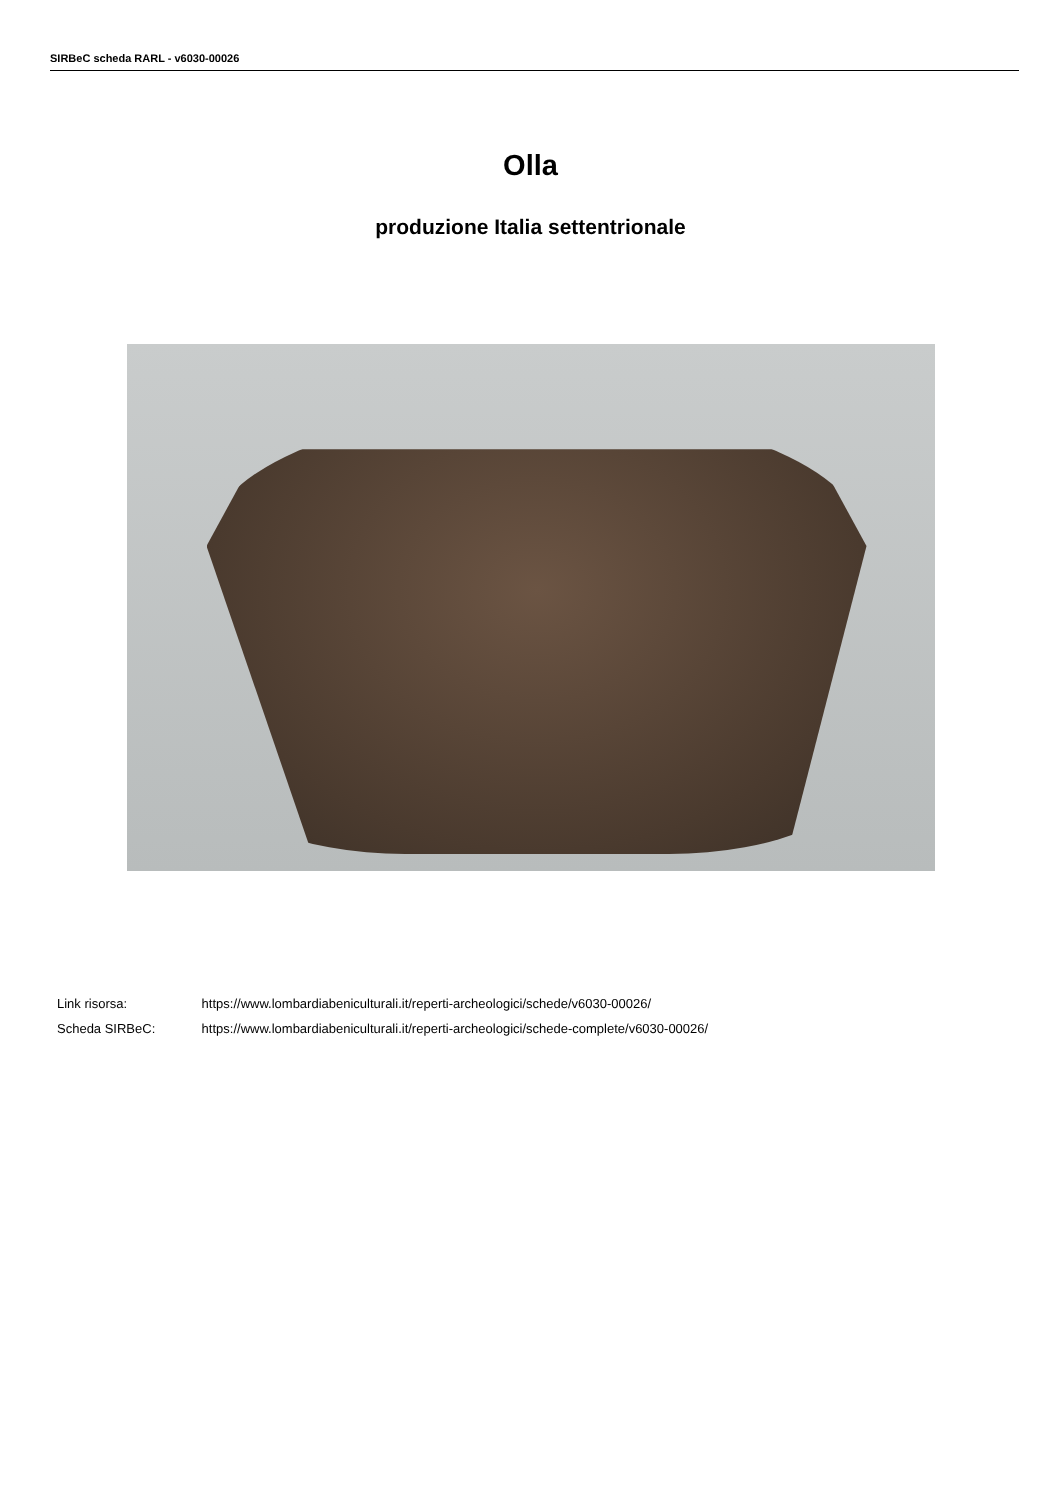SIRBeC scheda RARL - v6030-00026
Olla
produzione Italia settentrionale
Link risorsa: https://www.lombardiabeniculturali.it/reperti-archeologici/schede/v6030-00026/
Scheda SIRBeC: https://www.lombardiabeniculturali.it/reperti-archeologici/schede-complete/v6030-00026/